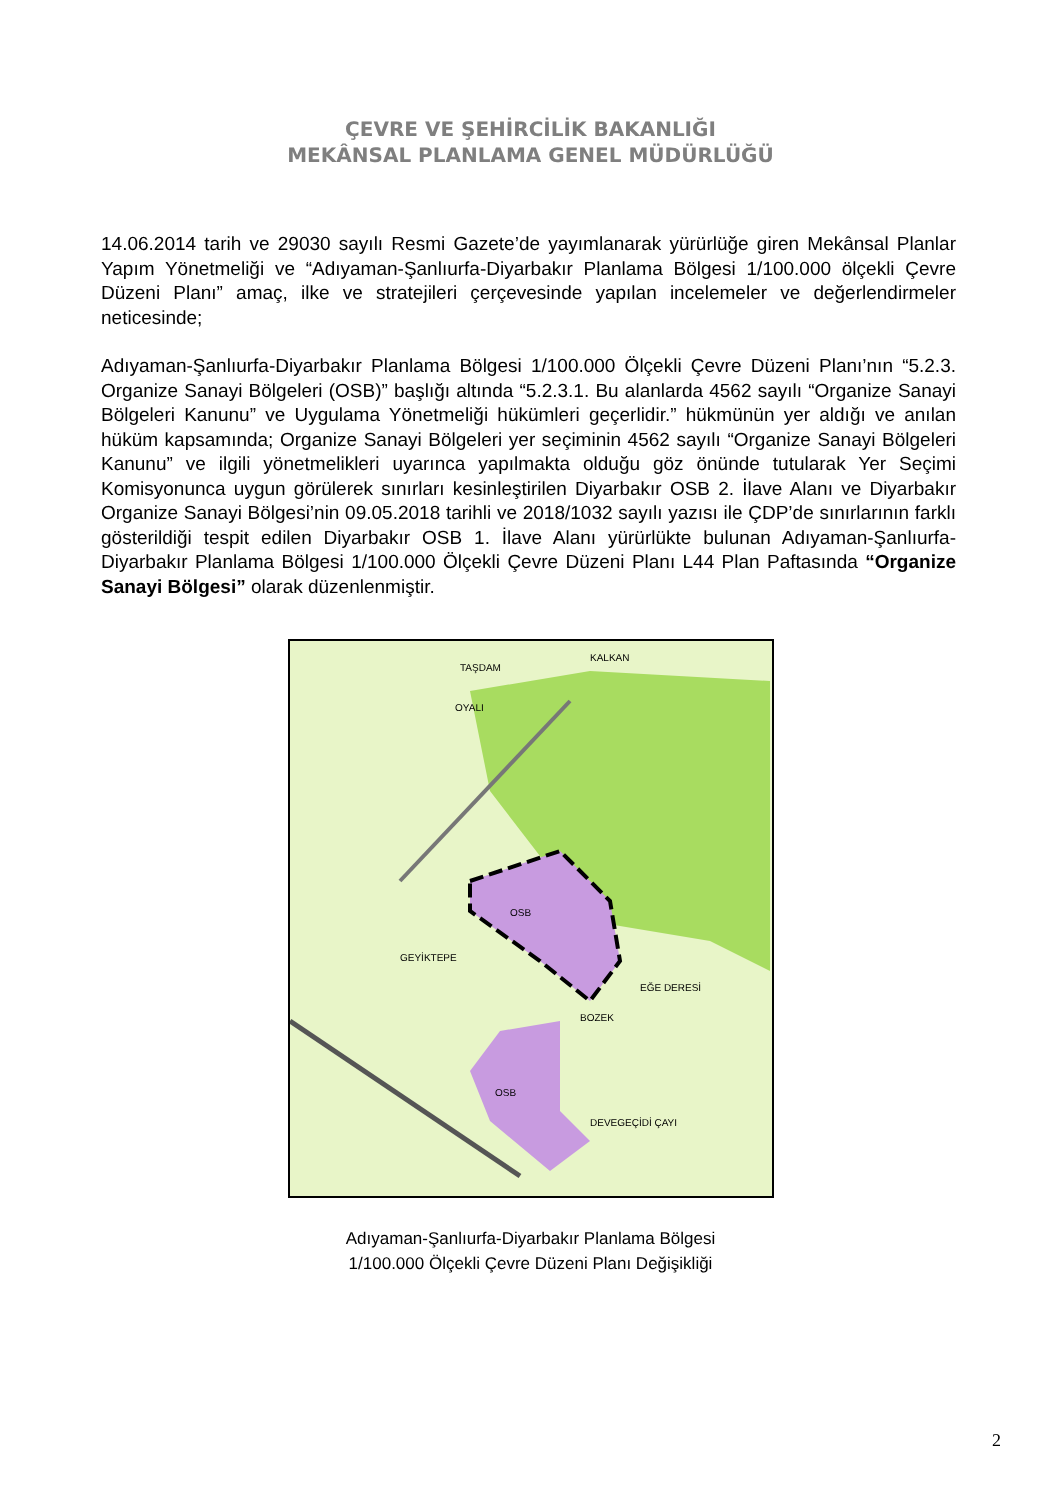ÇEVRE VE ŞEHİRCİLİK BAKANLIĞI
MEKÂNSAL PLANLAMA GENEL MÜDÜRLÜĞÜ
14.06.2014 tarih ve 29030 sayılı Resmi Gazete’de yayımlanarak yürürlüğe giren Mekânsal Planlar Yapım Yönetmeliği ve “Adıyaman-Şanlıurfa-Diyarbakır Planlama Bölgesi 1/100.000 ölçekli Çevre Düzeni Planı” amaç, ilke ve stratejileri çerçevesinde yapılan incelemeler ve değerlendirmeler neticesinde;
Adıyaman-Şanlıurfa-Diyarbakır Planlama Bölgesi 1/100.000 Ölçekli Çevre Düzeni Planı’nın “5.2.3. Organize Sanayi Bölgeleri (OSB)” başlığı altında “5.2.3.1. Bu alanlarda 4562 sayılı “Organize Sanayi Bölgeleri Kanunu” ve Uygulama Yönetmeliği hükümleri geçerlidir.” hükmünün yer aldığı ve anılan hüküm kapsamında; Organize Sanayi Bölgeleri yer seçiminin 4562 sayılı “Organize Sanayi Bölgeleri Kanunu” ve ilgili yönetmelikleri uyarınca yapılmakta olduğu göz önünde tutularak Yer Seçimi Komisyonunca uygun görülerek sınırları kesinleştirilen Diyarbakır OSB 2. İlave Alanı ve Diyarbakır Organize Sanayi Bölgesi’nin 09.05.2018 tarihli ve 2018/1032 sayılı yazısı ile ÇDP’de sınırlarının farklı gösterildiği tespit edilen Diyarbakır OSB 1. İlave Alanı yürürlükte bulunan Adıyaman-Şanlıurfa-Diyarbakır Planlama Bölgesi 1/100.000 Ölçekli Çevre Düzeni Planı L44 Plan Paftasında “Organize Sanayi Bölgesi” olarak düzenlenmiştir.
TAŞDAM
KALKAN
OYALI
OSB
GEYİKTEPE
BOZEK
OSB
DEVEGEÇİDİ ÇAYI
EĞE DERESİ
Adıyaman-Şanlıurfa-Diyarbakır Planlama Bölgesi
1/100.000 Ölçekli Çevre Düzeni Planı Değişikliği
2